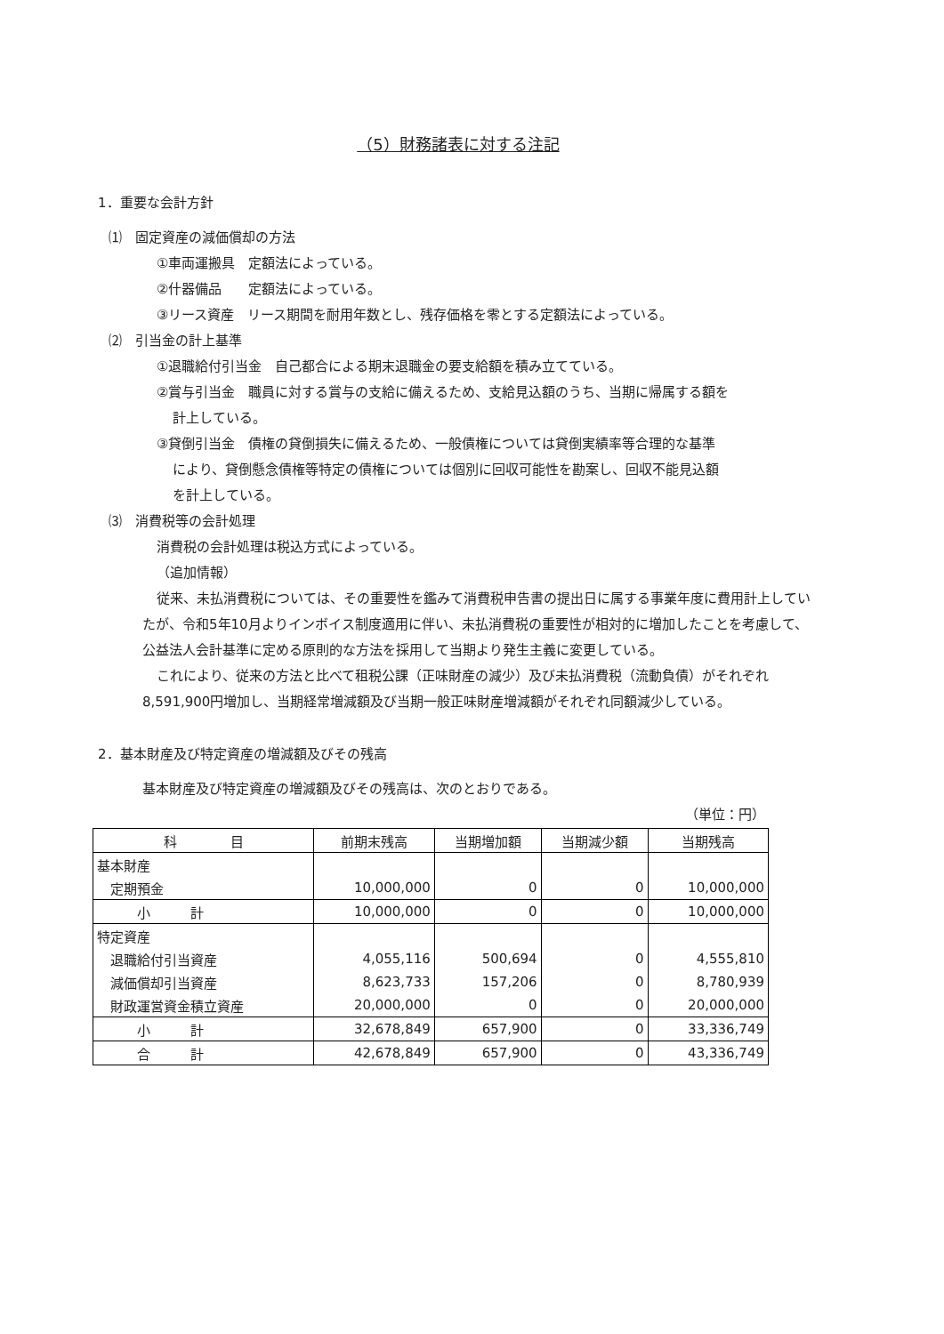（5）財務諸表に対する注記
1．重要な会計方針
⑴　固定資産の減価償却の方法
①車両運搬具　定額法によっている。
②什器備品　　定額法によっている。
③リース資産　リース期間を耐用年数とし、残存価格を零とする定額法によっている。
⑵　引当金の計上基準
①退職給付引当金　自己都合による期末退職金の要支給額を積み立てている。
②賞与引当金　職員に対する賞与の支給に備えるため、支給見込額のうち、当期に帰属する額を
計上している。
③貸倒引当金　債権の貸倒損失に備えるため、一般債権については貸倒実績率等合理的な基準
により、貸倒懸念債権等特定の債権については個別に回収可能性を勘案し、回収不能見込額
を計上している。
⑶　消費税等の会計処理
消費税の会計処理は税込方式によっている。
（追加情報）
従来、未払消費税については、その重要性を鑑みて消費税申告書の提出日に属する事業年度に費用計上していたが、令和5年10月よりインボイス制度適用に伴い、未払消費税の重要性が相対的に増加したことを考慮して、公益法人会計基準に定める原則的な方法を採用して当期より発生主義に変更している。
これにより、従来の方法と比べて租税公課（正味財産の減少）及び未払消費税（流動負債）がそれぞれ8,591,900円増加し、当期経常増減額及び当期一般正味財産増減額がそれぞれ同額減少している。
2．基本財産及び特定資産の増減額及びその残高
基本財産及び特定資産の増減額及びその残高は、次のとおりである。
（単位：円）
| 科 目 | 前期末残高 | 当期増加額 | 当期減少額 | 当期残高 |
| --- | --- | --- | --- | --- |
| 基本財産 | | | | |
| 定期預金 | 10,000,000 | 0 | 0 | 10,000,000 |
| 小 計 | 10,000,000 | 0 | 0 | 10,000,000 |
| 特定資産 | | | | |
| 退職給付引当資産 | 4,055,116 | 500,694 | 0 | 4,555,810 |
| 減価償却引当資産 | 8,623,733 | 157,206 | 0 | 8,780,939 |
| 財政運営資金積立資産 | 20,000,000 | 0 | 0 | 20,000,000 |
| 小 計 | 32,678,849 | 657,900 | 0 | 33,336,749 |
| 合 計 | 42,678,849 | 657,900 | 0 | 43,336,749 |